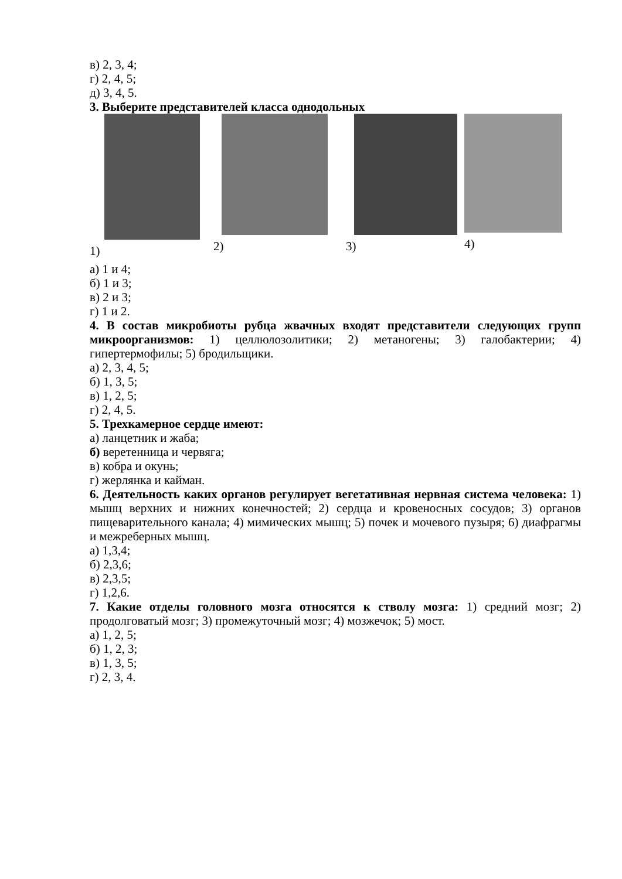в) 2, 3, 4;
г) 2, 4, 5;
д) 3, 4, 5.
3. Выберите представителей класса однодольных
1)
2)
3)
4)
а) 1 и 4;
б) 1 и 3;
в) 2 и 3;
г) 1 и 2.
4. В состав микробиоты рубца жвачных входят представители следующих групп микроорганизмов: 1) целлюлозолитики; 2) метаногены; 3) галобактерии; 4) гипертермофилы; 5) бродильщики.
а) 2, 3, 4, 5;
б) 1, 3, 5;
в) 1, 2, 5;
г) 2, 4, 5.
5. Трехкамерное сердце имеют:
а) ланцетник и жаба;
б) веретенница и червяга;
в) кобра и окунь;
г) жерлянка и кайман.
6. Деятельность каких органов регулирует вегетативная нервная система человека: 1) мышц верхних и нижних конечностей; 2) сердца и кровеносных сосудов; 3) органов пищеварительного канала; 4) мимических мышц; 5) почек и мочевого пузыря; 6) диафрагмы и межреберных мышц.
а) 1,3,4;
б) 2,3,6;
в) 2,3,5;
г) 1,2,6.
7. Какие отделы головного мозга относятся к стволу мозга: 1) средний мозг; 2) продолговатый мозг; 3) промежуточный мозг; 4) мозжечок; 5) мост.
а) 1, 2, 5;
б) 1, 2, 3;
в) 1, 3, 5;
г) 2, 3, 4.